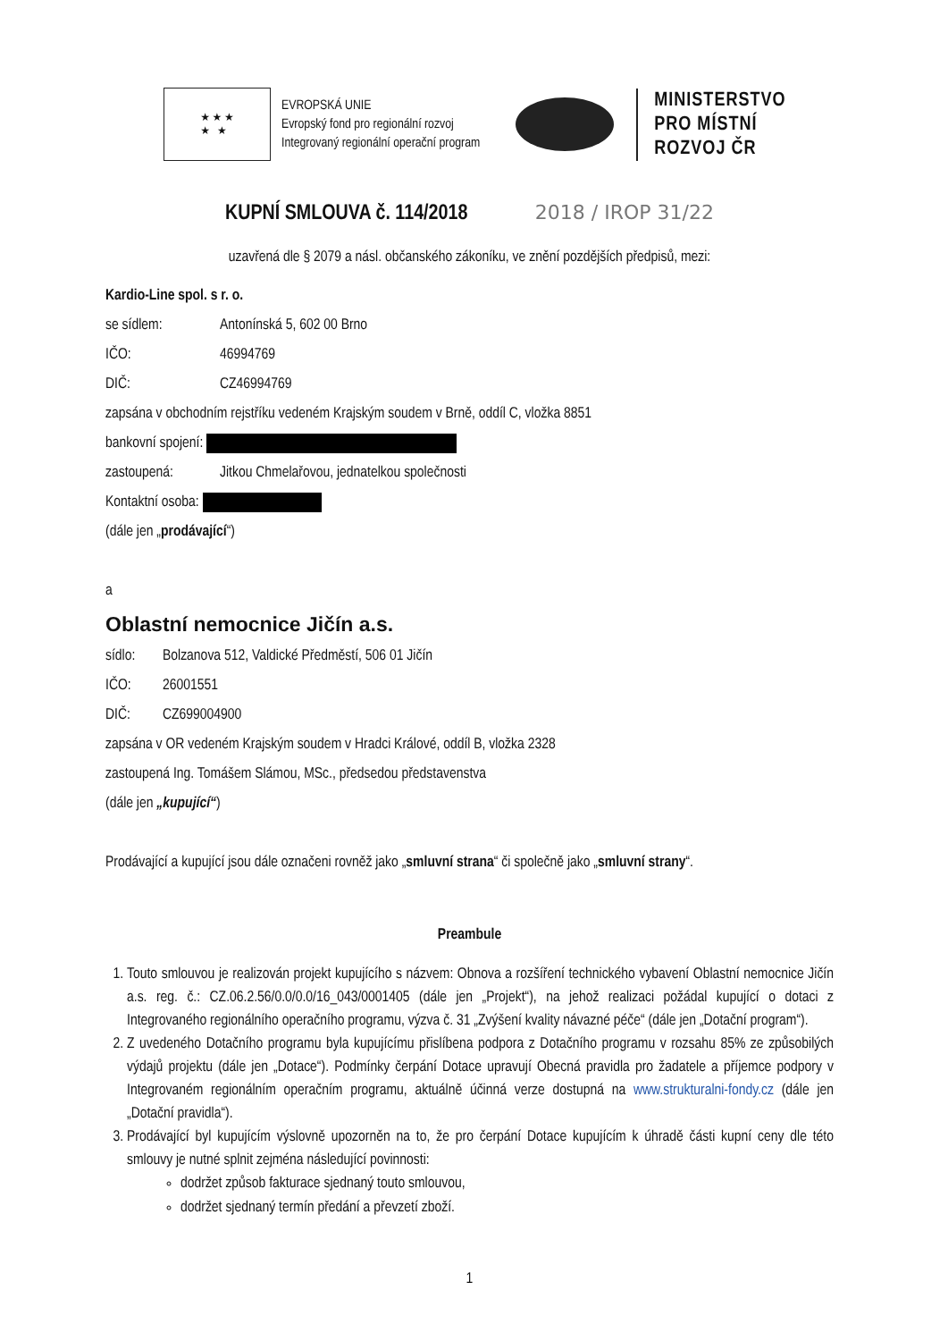★ ★ ★
★ ★
EVROPSKÁ UNIE
Evropský fond pro regionální rozvoj
Integrovaný regionální operační program
MINISTERSTVO
PRO MÍSTNÍ
ROZVOJ ČR
KUPNÍ SMLOUVA č. 114/2018 2018 / IROP 31/22
uzavřená dle § 2079 a násl. občanského zákoníku, ve znění pozdějších předpisů, mezi:
Kardio-Line spol. s r. o.
se sídlem: Antonínská 5, 602 00 Brno
IČO: 46994769
DIČ: CZ46994769
zapsána v obchodním rejstříku vedeném Krajským soudem v Brně, oddíl C, vložka 8851
bankovní spojení:
zastoupená: Jitkou Chmelařovou, jednatelkou společnosti
Kontaktní osoba:
(dále jen „prodávající“)
a
Oblastní nemocnice Jičín a.s.
sídlo: Bolzanova 512, Valdické Předměstí, 506 01 Jičín
IČO: 26001551
DIČ: CZ699004900
zapsána v OR vedeném Krajským soudem v Hradci Králové, oddíl B, vložka 2328
zastoupená Ing. Tomášem Slámou, MSc., předsedou představenstva
(dále jen „kupující“)
Prodávající a kupující jsou dále označeni rovněž jako „smluvní strana“ či společně jako „smluvní strany“.
Preambule
1. Touto smlouvou je realizován projekt kupujícího s názvem: Obnova a rozšíření technického vybavení Oblastní nemocnice Jičín a.s. reg. č.: CZ.06.2.56/0.0/0.0/16_043/0001405 (dále jen „Projekt“), na jehož realizaci požádal kupující o dotaci z Integrovaného regionálního operačního programu, výzva č. 31 „Zvýšení kvality návazné péče“ (dále jen „Dotační program“).
2. Z uvedeného Dotačního programu byla kupujícímu přislíbena podpora z Dotačního programu v rozsahu 85% ze způsobilých výdajů projektu (dále jen „Dotace“). Podmínky čerpání Dotace upravují Obecná pravidla pro žadatele a příjemce podpory v Integrovaném regionálním operačním programu, aktuálně účinná verze dostupná na www.strukturalni-fondy.cz (dále jen „Dotační pravidla“).
3. Prodávající byl kupujícím výslovně upozorněn na to, že pro čerpání Dotace kupujícím k úhradě části kupní ceny dle této smlouvy je nutné splnit zejména následující povinnosti:
dodržet způsob fakturace sjednaný touto smlouvou,
dodržet sjednaný termín předání a převzetí zboží.
1